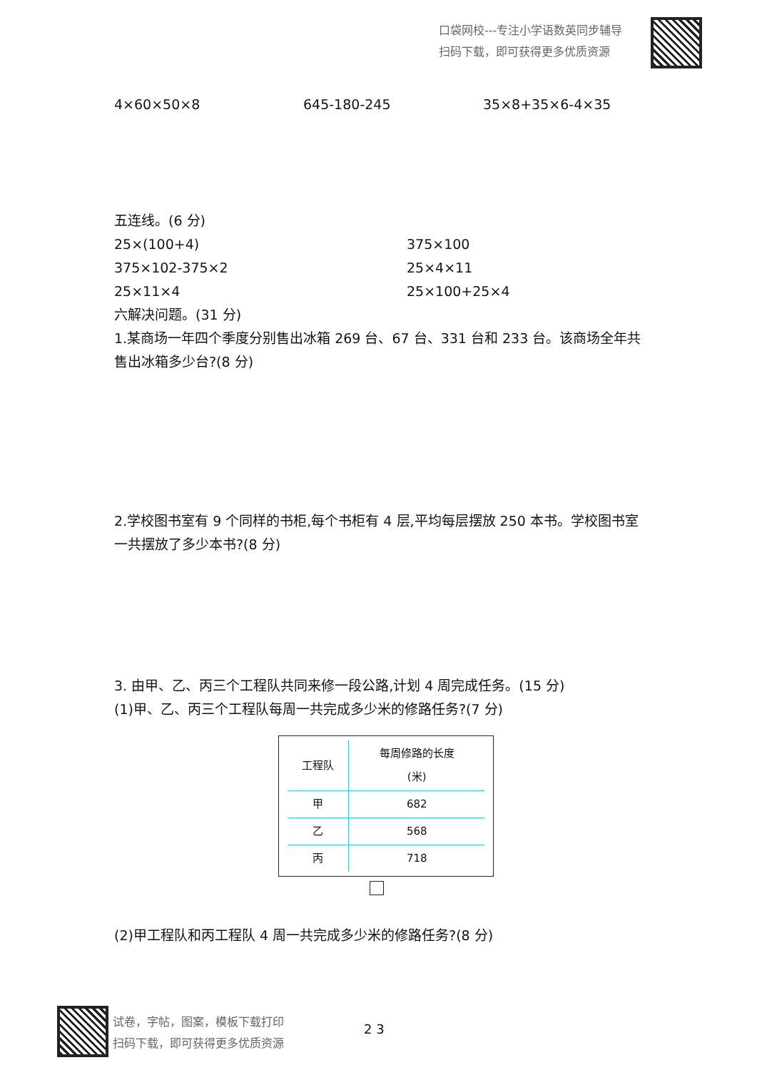口袋网校---专注小学语数英同步辅导
扫码下载，即可获得更多优质资源
4×60×50×8 645-180-245 35×8+35×6-4×35
五连线。(6 分)
25×(100+4) 375×100
375×102-375×2 25×4×11
25×11×4 25×100+25×4
六解决问题。(31 分)
1.某商场一年四个季度分别售出冰箱 269 台、67 台、331 台和 233 台。该商场全年共售出冰箱多少台?(8 分)
2.学校图书室有 9 个同样的书柜,每个书柜有 4 层,平均每层摆放 250 本书。学校图书室一共摆放了多少本书?(8 分)
3. 由甲、乙、丙三个工程队共同来修一段公路,计划 4 周完成任务。(15 分)
(1)甲、乙、丙三个工程队每周一共完成多少米的修路任务?(7 分)
| 工程队 | 每周修路的长度 (米) |
| --- | --- |
| 甲 | 682 |
| 乙 | 568 |
| 丙 | 718 |
(2)甲工程队和丙工程队 4 周一共完成多少米的修路任务?(8 分)
试卷，字帖，图案，模板下载打印
扫码下载，即可获得更多优质资源
2 3